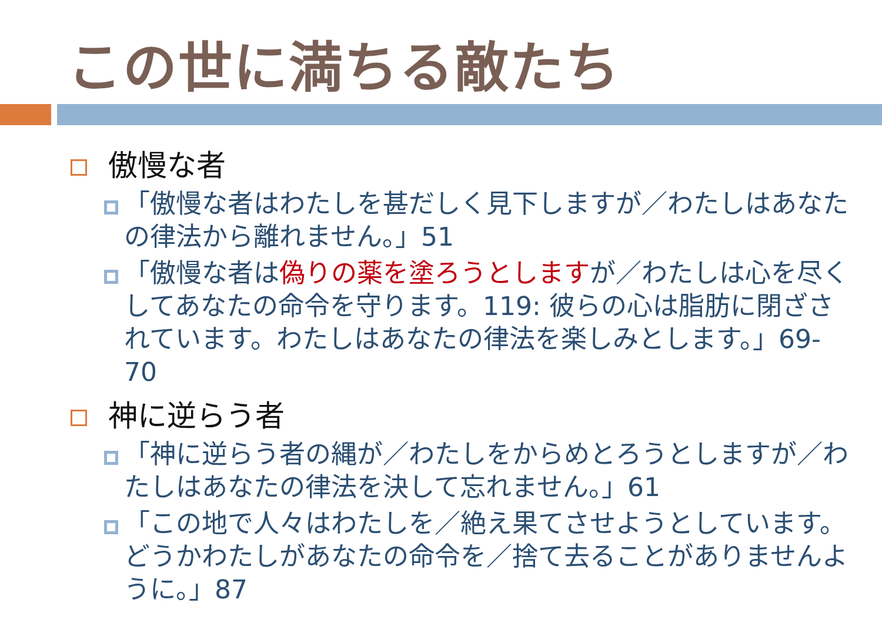この世に満ちる敵たち
傲慢な者
「傲慢な者はわたしを甚だしく見下しますが／わたしはあなたの律法から離れません。」51
「傲慢な者は偽りの薬を塗ろうとしますが／わたしは心を尽くしてあなたの命令を守ります。119: 彼らの心は脂肪に閉ざされています。わたしはあなたの律法を楽しみとします。」69-70
神に逆らう者
「神に逆らう者の縄が／わたしをからめとろうとしますが／わたしはあなたの律法を決して忘れません。」61
「この地で人々はわたしを／絶え果てさせようとしています。どうかわたしがあなたの命令を／捨て去ることがありませんように。」87